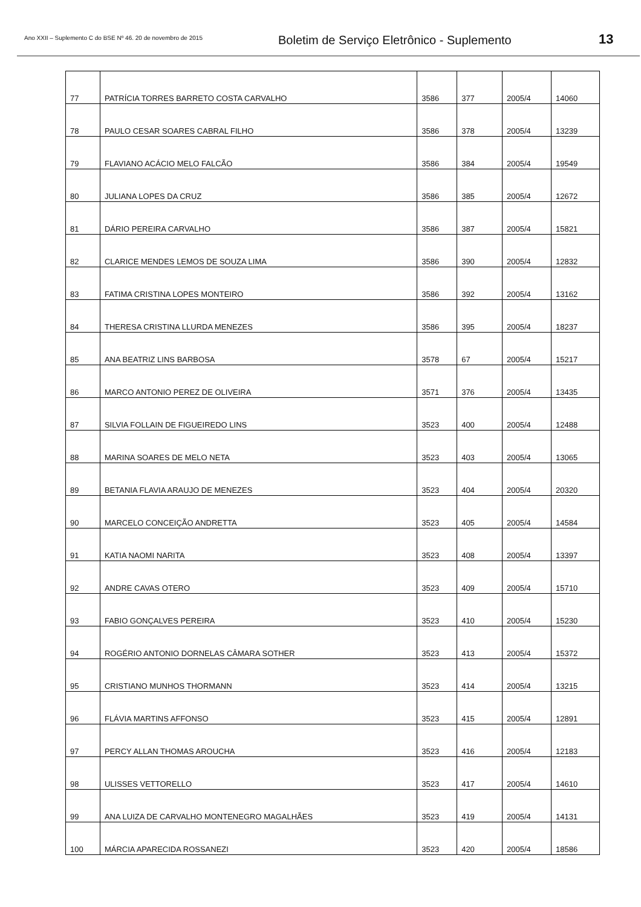Ano XXII – Suplemento C do BSE Nº 46. 20 de novembro de 2015
Boletim de Serviço Eletrônico - Suplemento
13
| 77 | PATRÍCIA TORRES BARRETO COSTA CARVALHO | 3586 | 377 | 2005/4 | 14060 |
| 78 | PAULO CESAR SOARES CABRAL FILHO | 3586 | 378 | 2005/4 | 13239 |
| 79 | FLAVIANO ACÁCIO MELO FALCÃO | 3586 | 384 | 2005/4 | 19549 |
| 80 | JULIANA LOPES DA CRUZ | 3586 | 385 | 2005/4 | 12672 |
| 81 | DÁRIO PEREIRA CARVALHO | 3586 | 387 | 2005/4 | 15821 |
| 82 | CLARICE MENDES LEMOS DE SOUZA LIMA | 3586 | 390 | 2005/4 | 12832 |
| 83 | FATIMA CRISTINA LOPES MONTEIRO | 3586 | 392 | 2005/4 | 13162 |
| 84 | THERESA CRISTINA LLURDA MENEZES | 3586 | 395 | 2005/4 | 18237 |
| 85 | ANA BEATRIZ LINS BARBOSA | 3578 | 67 | 2005/4 | 15217 |
| 86 | MARCO ANTONIO PEREZ DE OLIVEIRA | 3571 | 376 | 2005/4 | 13435 |
| 87 | SILVIA FOLLAIN DE FIGUEIREDO LINS | 3523 | 400 | 2005/4 | 12488 |
| 88 | MARINA SOARES DE MELO NETA | 3523 | 403 | 2005/4 | 13065 |
| 89 | BETANIA FLAVIA ARAUJO DE MENEZES | 3523 | 404 | 2005/4 | 20320 |
| 90 | MARCELO CONCEIÇÃO ANDRETTA | 3523 | 405 | 2005/4 | 14584 |
| 91 | KATIA NAOMI NARITA | 3523 | 408 | 2005/4 | 13397 |
| 92 | ANDRE CAVAS OTERO | 3523 | 409 | 2005/4 | 15710 |
| 93 | FABIO GONÇALVES PEREIRA | 3523 | 410 | 2005/4 | 15230 |
| 94 | ROGÉRIO ANTONIO DORNELAS CÂMARA SOTHER | 3523 | 413 | 2005/4 | 15372 |
| 95 | CRISTIANO MUNHOS THORMANN | 3523 | 414 | 2005/4 | 13215 |
| 96 | FLÁVIA MARTINS AFFONSO | 3523 | 415 | 2005/4 | 12891 |
| 97 | PERCY ALLAN THOMAS AROUCHA | 3523 | 416 | 2005/4 | 12183 |
| 98 | ULISSES VETTORELLO | 3523 | 417 | 2005/4 | 14610 |
| 99 | ANA LUIZA DE CARVALHO MONTENEGRO MAGALHÃES | 3523 | 419 | 2005/4 | 14131 |
| 100 | MÁRCIA APARECIDA ROSSANEZI | 3523 | 420 | 2005/4 | 18586 |